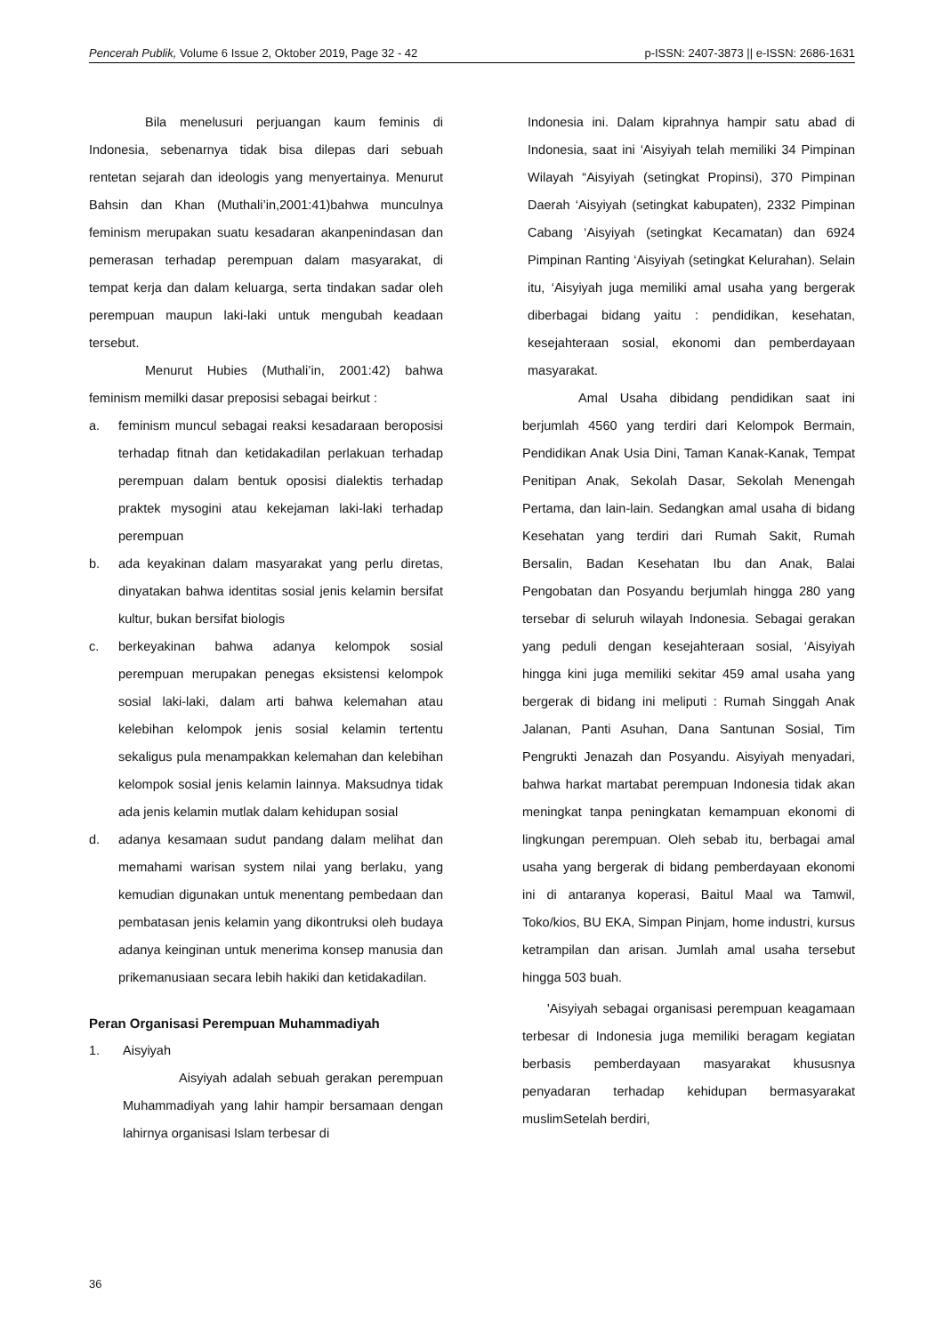Pencerah Publik, Volume 6 Issue 2, Oktober 2019, Page 32 - 42 p-ISSN: 2407-3873 || e-ISSN: 2686-1631
Bila menelusuri perjuangan kaum feminis di Indonesia, sebenarnya tidak bisa dilepas dari sebuah rentetan sejarah dan ideologis yang menyertainya. Menurut Bahsin dan Khan (Muthali’in,2001:41)bahwa munculnya feminism merupakan suatu kesadaran akanpenindasan dan pemerasan terhadap perempuan dalam masyarakat, di tempat kerja dan dalam keluarga, serta tindakan sadar oleh perempuan maupun laki-laki untuk mengubah keadaan tersebut.
Menurut Hubies (Muthali’in, 2001:42) bahwa feminism memilki dasar preposisi sebagai beirkut :
a.
feminism muncul sebagai reaksi kesadaraan beroposisi terhadap fitnah dan ketidakadilan perlakuan terhadap perempuan dalam bentuk oposisi dialektis terhadap praktek mysogini atau kekejaman laki-laki terhadap perempuan
b.
ada keyakinan dalam masyarakat yang perlu diretas, dinyatakan bahwa identitas sosial jenis kelamin bersifat kultur, bukan bersifat biologis
c.
berkeyakinan bahwa adanya kelompok sosial perempuan merupakan penegas eksistensi kelompok sosial laki-laki, dalam arti bahwa kelemahan atau kelebihan kelompok jenis sosial kelamin tertentu sekaligus pula menampakkan kelemahan dan kelebihan kelompok sosial jenis kelamin lainnya. Maksudnya tidak ada jenis kelamin mutlak dalam kehidupan sosial
d.
adanya kesamaan sudut pandang dalam melihat dan memahami warisan system nilai yang berlaku, yang kemudian digunakan untuk menentang pembedaan dan pembatasan jenis kelamin yang dikontruksi oleh budaya adanya keinginan untuk menerima konsep manusia dan prikemanusiaan secara lebih hakiki dan ketidakadilan.
Peran Organisasi Perempuan Muhammadiyah
1.
Aisyiyah
Aisyiyah adalah sebuah gerakan perempuan Muhammadiyah yang lahir hampir bersamaan dengan lahirnya organisasi Islam terbesar di
Indonesia ini. Dalam kiprahnya hampir satu abad di Indonesia, saat ini ‘Aisyiyah telah memiliki 34 Pimpinan Wilayah “Aisyiyah (setingkat Propinsi), 370 Pimpinan Daerah ‘Aisyiyah (setingkat kabupaten), 2332 Pimpinan Cabang ‘Aisyiyah (setingkat Kecamatan) dan 6924 Pimpinan Ranting ‘Aisyiyah (setingkat Kelurahan). Selain itu, ‘Aisyiyah juga memiliki amal usaha yang bergerak diberbagai bidang yaitu : pendidikan, kesehatan, kesejahteraan sosial, ekonomi dan pemberdayaan masyarakat.
Amal Usaha dibidang pendidikan saat ini berjumlah 4560 yang terdiri dari Kelompok Bermain, Pendidikan Anak Usia Dini, Taman Kanak-Kanak, Tempat Penitipan Anak, Sekolah Dasar, Sekolah Menengah Pertama, dan lain-lain. Sedangkan amal usaha di bidang Kesehatan yang terdiri dari Rumah Sakit, Rumah Bersalin, Badan Kesehatan Ibu dan Anak, Balai Pengobatan dan Posyandu berjumlah hingga 280 yang tersebar di seluruh wilayah Indonesia. Sebagai gerakan yang peduli dengan kesejahteraan sosial, ‘Aisyiyah hingga kini juga memiliki sekitar 459 amal usaha yang bergerak di bidang ini meliputi : Rumah Singgah Anak Jalanan, Panti Asuhan, Dana Santunan Sosial, Tim Pengrukti Jenazah dan Posyandu. Aisyiyah menyadari, bahwa harkat martabat perempuan Indonesia tidak akan meningkat tanpa peningkatan kemampuan ekonomi di lingkungan perempuan. Oleh sebab itu, berbagai amal usaha yang bergerak di bidang pemberdayaan ekonomi ini di antaranya koperasi, Baitul Maal wa Tamwil, Toko/kios, BU EKA, Simpan Pinjam, home industri, kursus ketrampilan dan arisan. Jumlah amal usaha tersebut hingga 503 buah.
'Aisyiyah sebagai organisasi perempuan keagamaan terbesar di Indonesia juga memiliki beragam kegiatan berbasis pemberdayaan masyarakat khususnya penyadaran terhadap kehidupan bermasyarakat muslimSetelah berdiri,
36